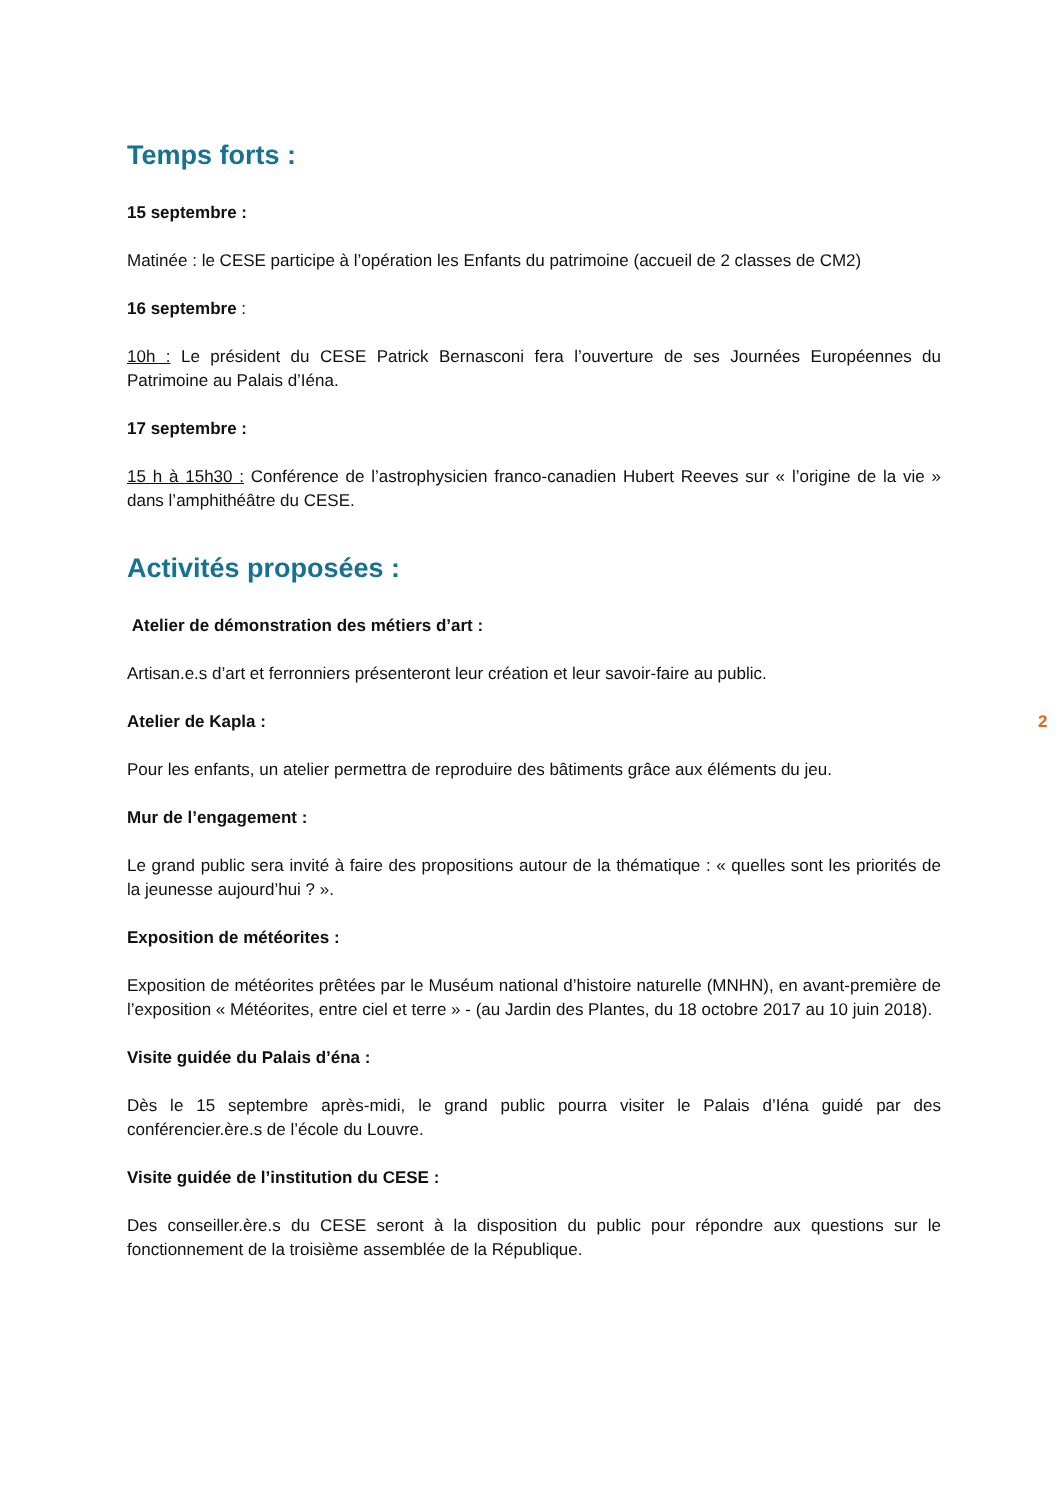Temps forts :
15 septembre :
Matinée : le CESE participe à l’opération les Enfants du patrimoine (accueil de 2 classes de CM2)
16 septembre :
10h : Le président du CESE Patrick Bernasconi fera l’ouverture de ses Journées Européennes du Patrimoine au Palais d’Iéna.
17 septembre :
15 h à 15h30 : Conférence de l’astrophysicien franco-canadien Hubert Reeves sur « l’origine de la vie » dans l’amphithéâtre du CESE.
Activités proposées :
Atelier de démonstration des métiers d’art :
Artisan.e.s d’art et ferronniers présenteront leur création et leur savoir-faire au public.
Atelier de Kapla :
Pour les enfants, un atelier permettra de reproduire des bâtiments grâce aux éléments du jeu.
Mur de l’engagement :
Le grand public sera invité à faire des propositions autour de la thématique : « quelles sont les priorités de la jeunesse aujourd’hui ? ».
Exposition de météorites :
Exposition de météorites prêtées par le Muséum national d’histoire naturelle (MNHN), en avant-première de l’exposition « Météorites, entre ciel et terre » - (au Jardin des Plantes, du 18 octobre 2017 au 10 juin 2018).
Visite guidée du Palais d’éna :
Dès le 15 septembre après-midi, le grand public pourra visiter le Palais d’Iéna guidé par des conférencier.ère.s de l’école du Louvre.
Visite guidée de l’institution du CESE :
Des conseiller.ère.s du CESE seront à la disposition du public pour répondre aux questions sur le fonctionnement de la troisième assemblée de la République.
2